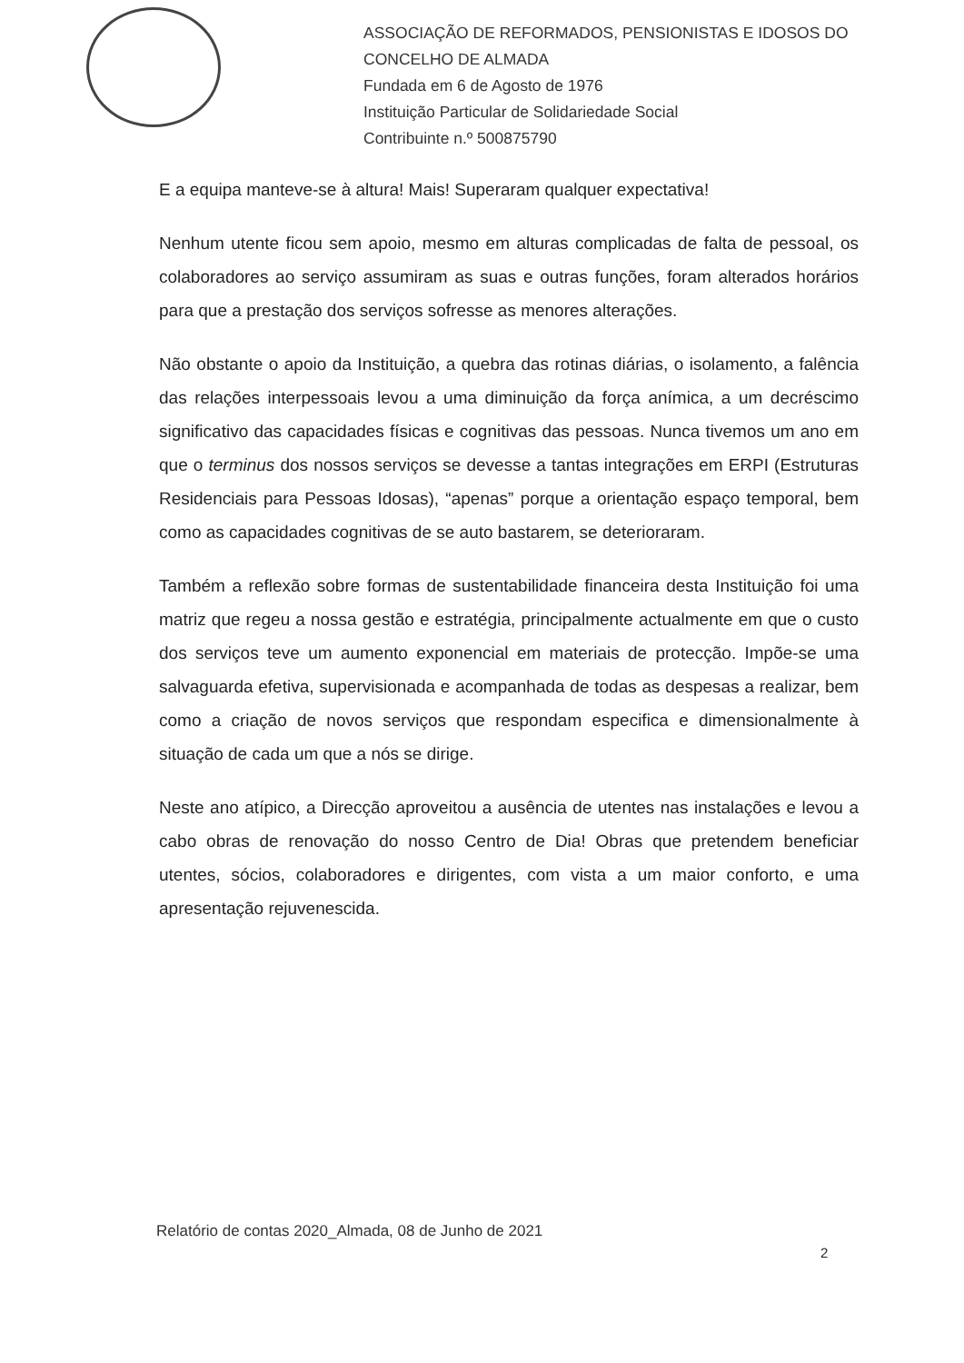ASSOCIAÇÃO DE REFORMADOS, PENSIONISTAS E IDOSOS DO
CONCELHO DE ALMADA
Fundada em 6 de Agosto de 1976
Instituição Particular de Solidariedade Social
Contribuinte n.º 500875790
E a equipa manteve-se à altura! Mais! Superaram qualquer expectativa!
Nenhum utente ficou sem apoio, mesmo em alturas complicadas de falta de pessoal, os colaboradores ao serviço assumiram as suas e outras funções, foram alterados horários para que a prestação dos serviços sofresse as menores alterações.
Não obstante o apoio da Instituição, a quebra das rotinas diárias, o isolamento, a falência das relações interpessoais levou a uma diminuição da força anímica, a um decréscimo significativo das capacidades físicas e cognitivas das pessoas. Nunca tivemos um ano em que o terminus dos nossos serviços se devesse a tantas integrações em ERPI (Estruturas Residenciais para Pessoas Idosas), “apenas” porque a orientação espaço temporal, bem como as capacidades cognitivas de se auto bastarem, se deterioraram.
Também a reflexão sobre formas de sustentabilidade financeira desta Instituição foi uma matriz que regeu a nossa gestão e estratégia, principalmente actualmente em que o custo dos serviços teve um aumento exponencial em materiais de protecção. Impõe-se uma salvaguarda efetiva, supervisionada e acompanhada de todas as despesas a realizar, bem como a criação de novos serviços que respondam especifica e dimensionalmente à situação de cada um que a nós se dirige.
Neste ano atípico, a Direcção aproveitou a ausência de utentes nas instalações e levou a cabo obras de renovação do nosso Centro de Dia! Obras que pretendem beneficiar utentes, sócios, colaboradores e dirigentes, com vista a um maior conforto, e uma apresentação rejuvenescida.
Relatório de contas 2020_Almada, 08 de Junho de 2021
2